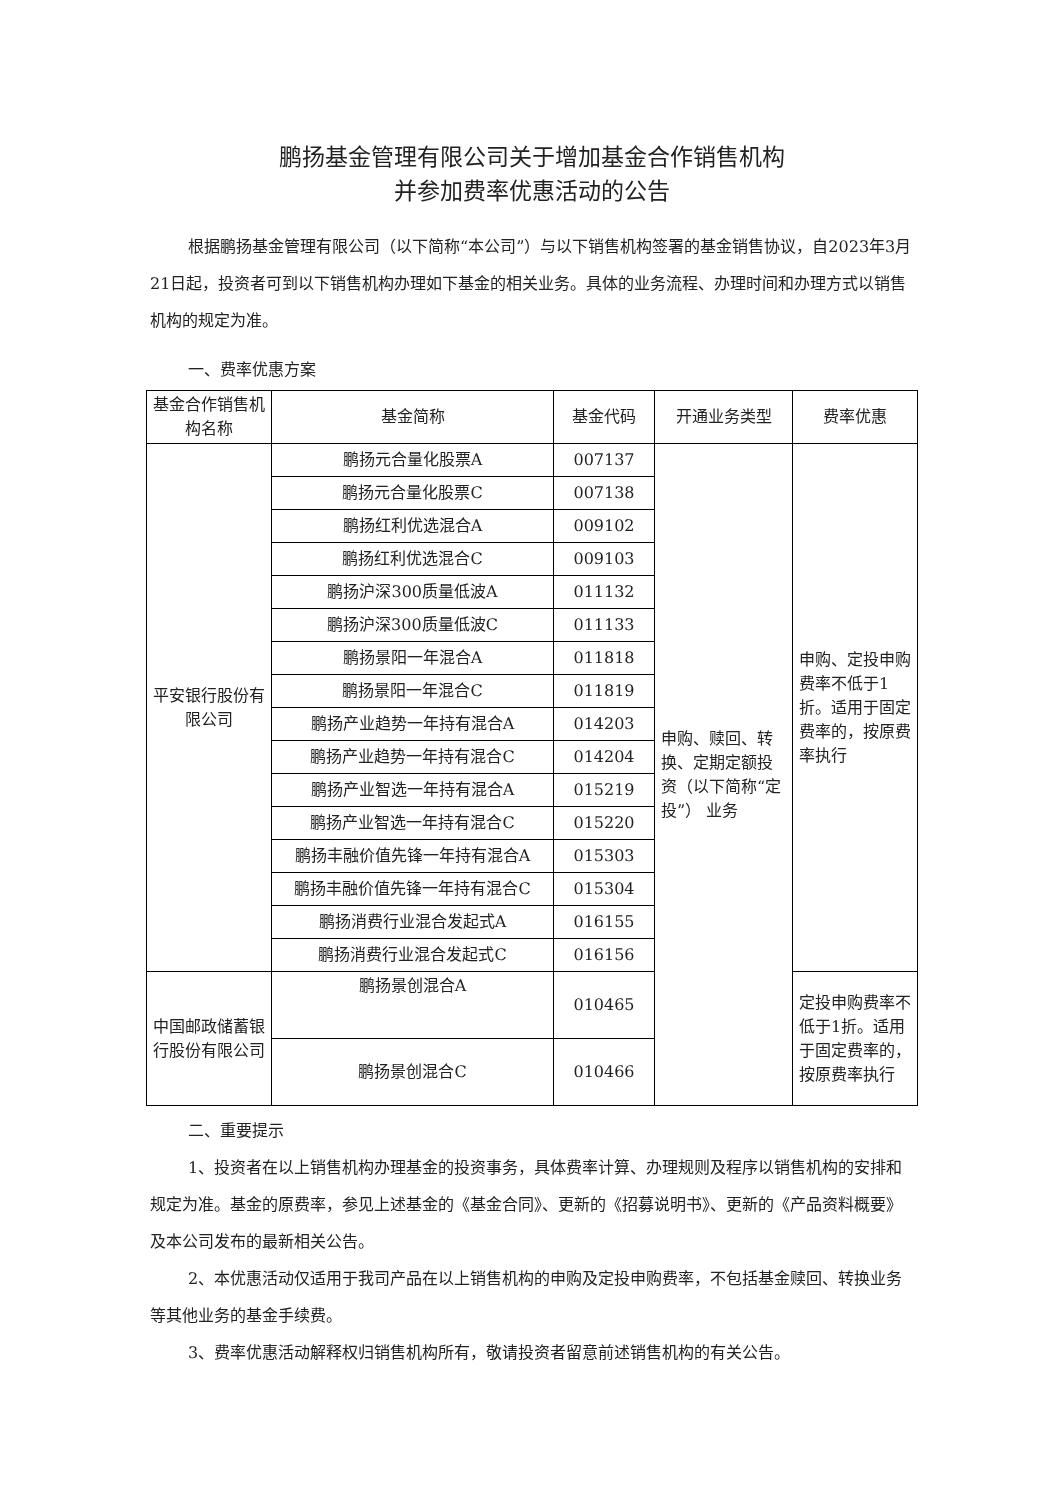鹏扬基金管理有限公司关于增加基金合作销售机构
并参加费率优惠活动的公告
根据鹏扬基金管理有限公司（以下简称“本公司”）与以下销售机构签署的基金销售协议，自2023年3月21日起，投资者可到以下销售机构办理如下基金的相关业务。具体的业务流程、办理时间和办理方式以销售机构的规定为准。
一、费率优惠方案
| 基金合作销售机构名称 | 基金简称 | 基金代码 | 开通业务类型 | 费率优惠 |
| --- | --- | --- | --- | --- |
| 平安银行股份有限公司 | 鹏扬元合量化股票A | 007137 | 申购、赎回、转换、定期定额投资（以下简称“定投”） 业务 | 申购、定投申购费率不低于1折。适用于固定费率的，按原费率执行 |
| | 鹏扬元合量化股票C | 007138 | | |
| | 鹏扬红利优选混合A | 009102 | | |
| | 鹏扬红利优选混合C | 009103 | | |
| | 鹏扬沪深300质量低波A | 011132 | | |
| | 鹏扬沪深300质量低波C | 011133 | | |
| | 鹏扬景阳一年混合A | 011818 | | |
| | 鹏扬景阳一年混合C | 011819 | | |
| | 鹏扬产业趋势一年持有混合A | 014203 | | |
| | 鹏扬产业趋势一年持有混合C | 014204 | | |
| | 鹏扬产业智选一年持有混合A | 015219 | | |
| | 鹏扬产业智选一年持有混合C | 015220 | | |
| | 鹏扬丰融价值先锋一年持有混合A | 015303 | | |
| | 鹏扬丰融价值先锋一年持有混合C | 015304 | | |
| | 鹏扬消费行业混合发起式A | 016155 | | |
| | 鹏扬消费行业混合发起式C | 016156 | | |
| 中国邮政储蓄银行股份有限公司 | 鹏扬景创混合A | 010465 | | 定投申购费率不低于1折。适用于固定费率的，按原费率执行 |
| | 鹏扬景创混合C | 010466 | | |
二、重要提示
1、投资者在以上销售机构办理基金的投资事务，具体费率计算、办理规则及程序以销售机构的安排和规定为准。基金的原费率，参见上述基金的《基金合同》、更新的《招募说明书》、更新的《产品资料概要》及本公司发布的最新相关公告。
2、本优惠活动仅适用于我司产品在以上销售机构的申购及定投申购费率，不包括基金赎回、转换业务等其他业务的基金手续费。
3、费率优惠活动解释权归销售机构所有，敬请投资者留意前述销售机构的有关公告。